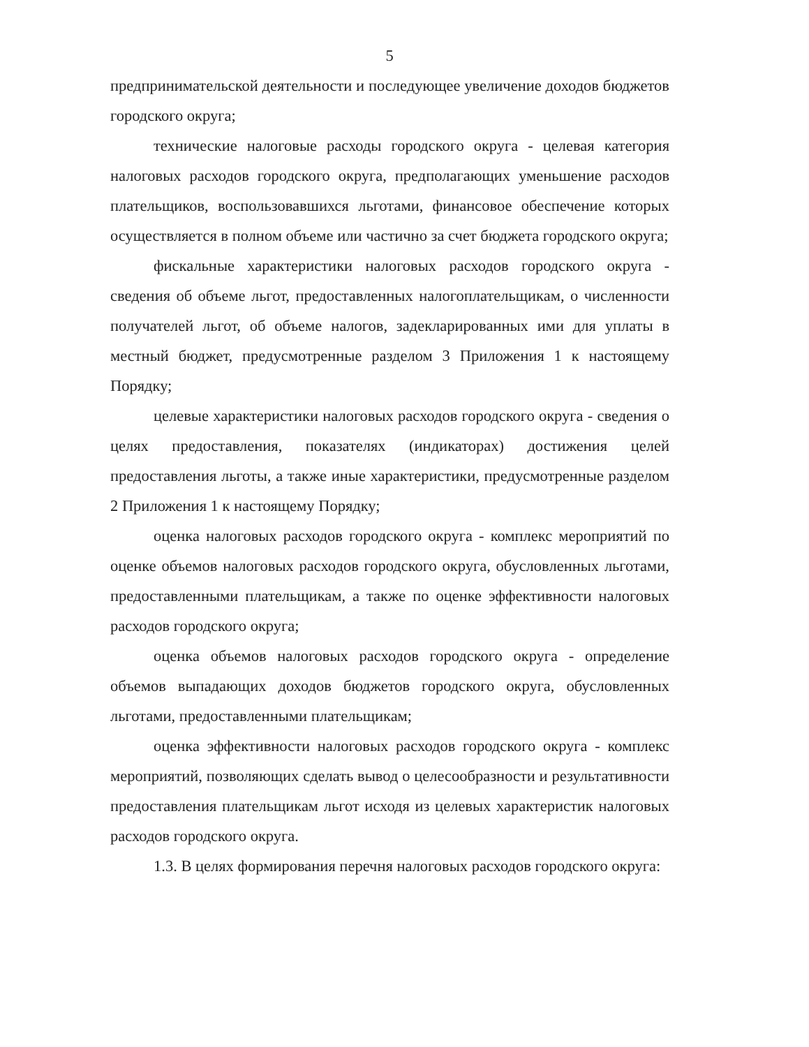5
предпринимательской деятельности и последующее увеличение доходов бюджетов городского округа;
технические налоговые расходы городского округа - целевая категория налоговых расходов городского округа, предполагающих уменьшение расходов плательщиков, воспользовавшихся льготами, финансовое обеспечение которых осуществляется в полном объеме или частично за счет бюджета городского округа;
фискальные характеристики налоговых расходов городского округа - сведения об объеме льгот, предоставленных налогоплательщикам, о численности получателей льгот, об объеме налогов, задекларированных ими для уплаты в местный бюджет, предусмотренные разделом 3 Приложения 1 к настоящему Порядку;
целевые характеристики налоговых расходов городского округа - сведения о целях предоставления, показателях (индикаторах) достижения целей предоставления льготы, а также иные характеристики, предусмотренные разделом 2 Приложения 1 к настоящему Порядку;
оценка налоговых расходов городского округа - комплекс мероприятий по оценке объемов налоговых расходов городского округа, обусловленных льготами, предоставленными плательщикам, а также по оценке эффективности налоговых расходов городского округа;
оценка объемов налоговых расходов городского округа - определение объемов выпадающих доходов бюджетов городского округа, обусловленных льготами, предоставленными плательщикам;
оценка эффективности налоговых расходов городского округа - комплекс мероприятий, позволяющих сделать вывод о целесообразности и результативности предоставления плательщикам льгот исходя из целевых характеристик налоговых расходов городского округа.
1.3. В целях формирования перечня налоговых расходов городского округа: